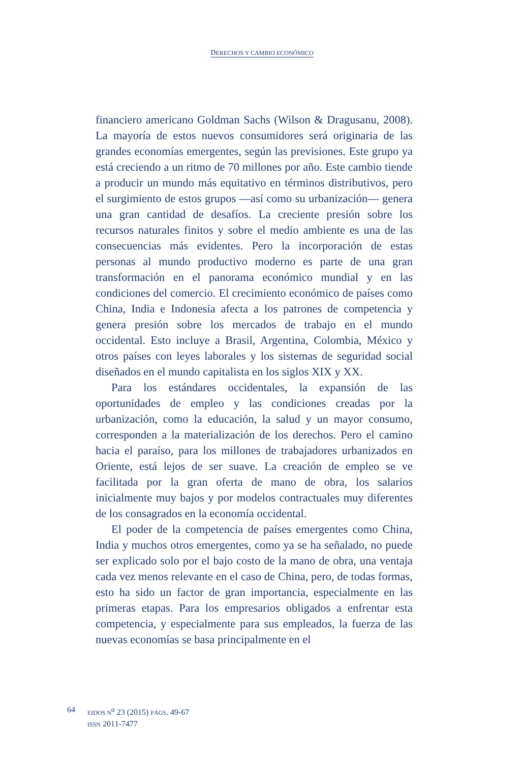DERECHOS Y CAMBIO ECONÓMICO
financiero americano Goldman Sachs (Wilson & Dragusanu, 2008). La mayoría de estos nuevos consumidores será originaria de las grandes economías emergentes, según las previsiones. Este grupo ya está creciendo a un ritmo de 70 millones por año. Este cambio tiende a producir un mundo más equitativo en términos distributivos, pero el surgimiento de estos grupos —así como su urbanización— genera una gran cantidad de desafíos. La creciente presión sobre los recursos naturales finitos y sobre el medio ambiente es una de las consecuencias más evidentes. Pero la incorporación de estas personas al mundo productivo moderno es parte de una gran transformación en el panorama económico mundial y en las condiciones del comercio. El crecimiento económico de países como China, India e Indonesia afecta a los patrones de competencia y genera presión sobre los mercados de trabajo en el mundo occidental. Esto incluye a Brasil, Argentina, Colombia, México y otros países con leyes laborales y los sistemas de seguridad social diseñados en el mundo capitalista en los siglos XIX y XX.
Para los estándares occidentales, la expansión de las oportunidades de empleo y las condiciones creadas por la urbanización, como la educación, la salud y un mayor consumo, corresponden a la materialización de los derechos. Pero el camino hacia el paraíso, para los millones de trabajadores urbanizados en Oriente, está lejos de ser suave. La creación de empleo se ve facilitada por la gran oferta de mano de obra, los salarios inicialmente muy bajos y por modelos contractuales muy diferentes de los consagrados en la economía occidental.
El poder de la competencia de países emergentes como China, India y muchos otros emergentes, como ya se ha señalado, no puede ser explicado solo por el bajo costo de la mano de obra, una ventaja cada vez menos relevante en el caso de China, pero, de todas formas, esto ha sido un factor de gran importancia, especialmente en las primeras etapas. Para los empresarios obligados a enfrentar esta competencia, y especialmente para sus empleados, la fuerza de las nuevas economías se basa principalmente en el
64
EIDOS N<sup>o</sup> 23 (2015) PÁGS. 49-67
ISSN 2011-7477